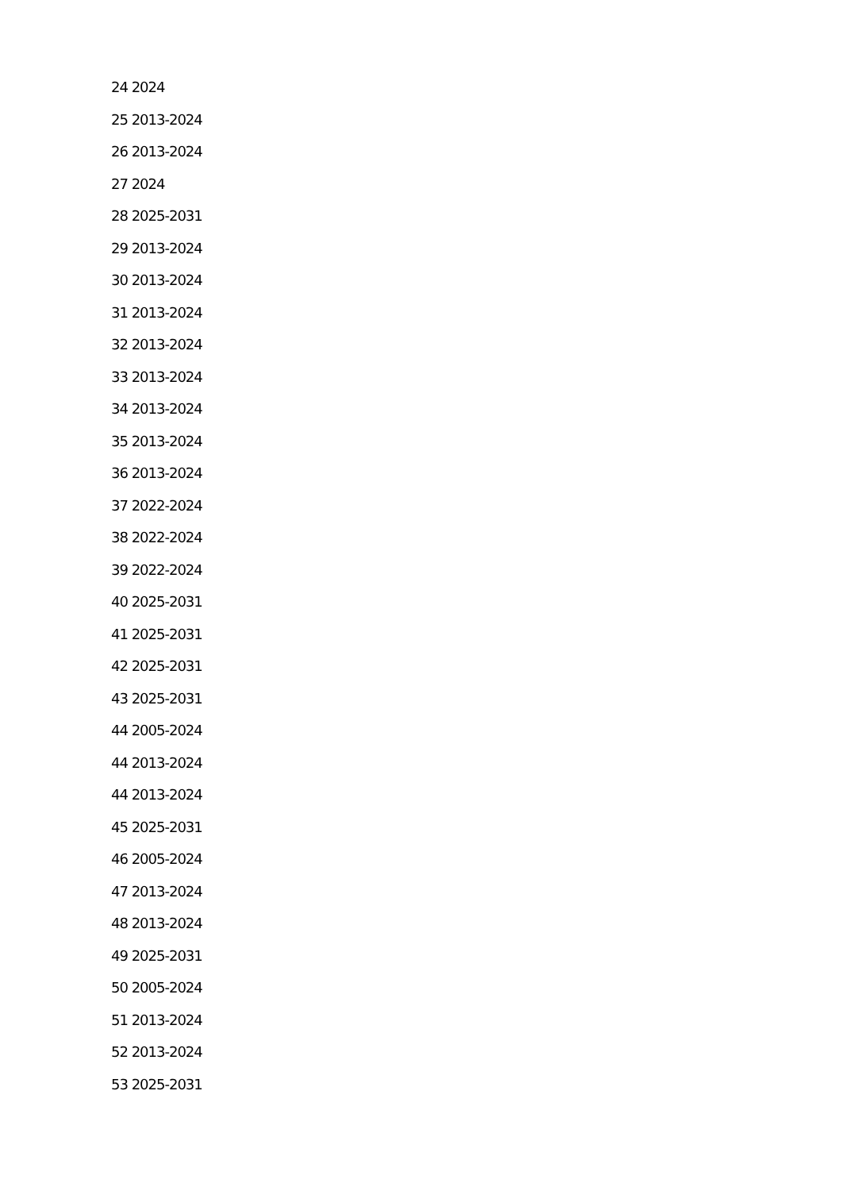24 2024
25 2013-2024
26 2013-2024
27 2024
28 2025-2031
29 2013-2024
30 2013-2024
31 2013-2024
32 2013-2024
33 2013-2024
34 2013-2024
35 2013-2024
36 2013-2024
37 2022-2024
38 2022-2024
39 2022-2024
40 2025-2031
41 2025-2031
42 2025-2031
43 2025-2031
44 2005-2024
44 2013-2024
44 2013-2024
45 2025-2031
46 2005-2024
47 2013-2024
48 2013-2024
49 2025-2031
50 2005-2024
51 2013-2024
52 2013-2024
53 2025-2031